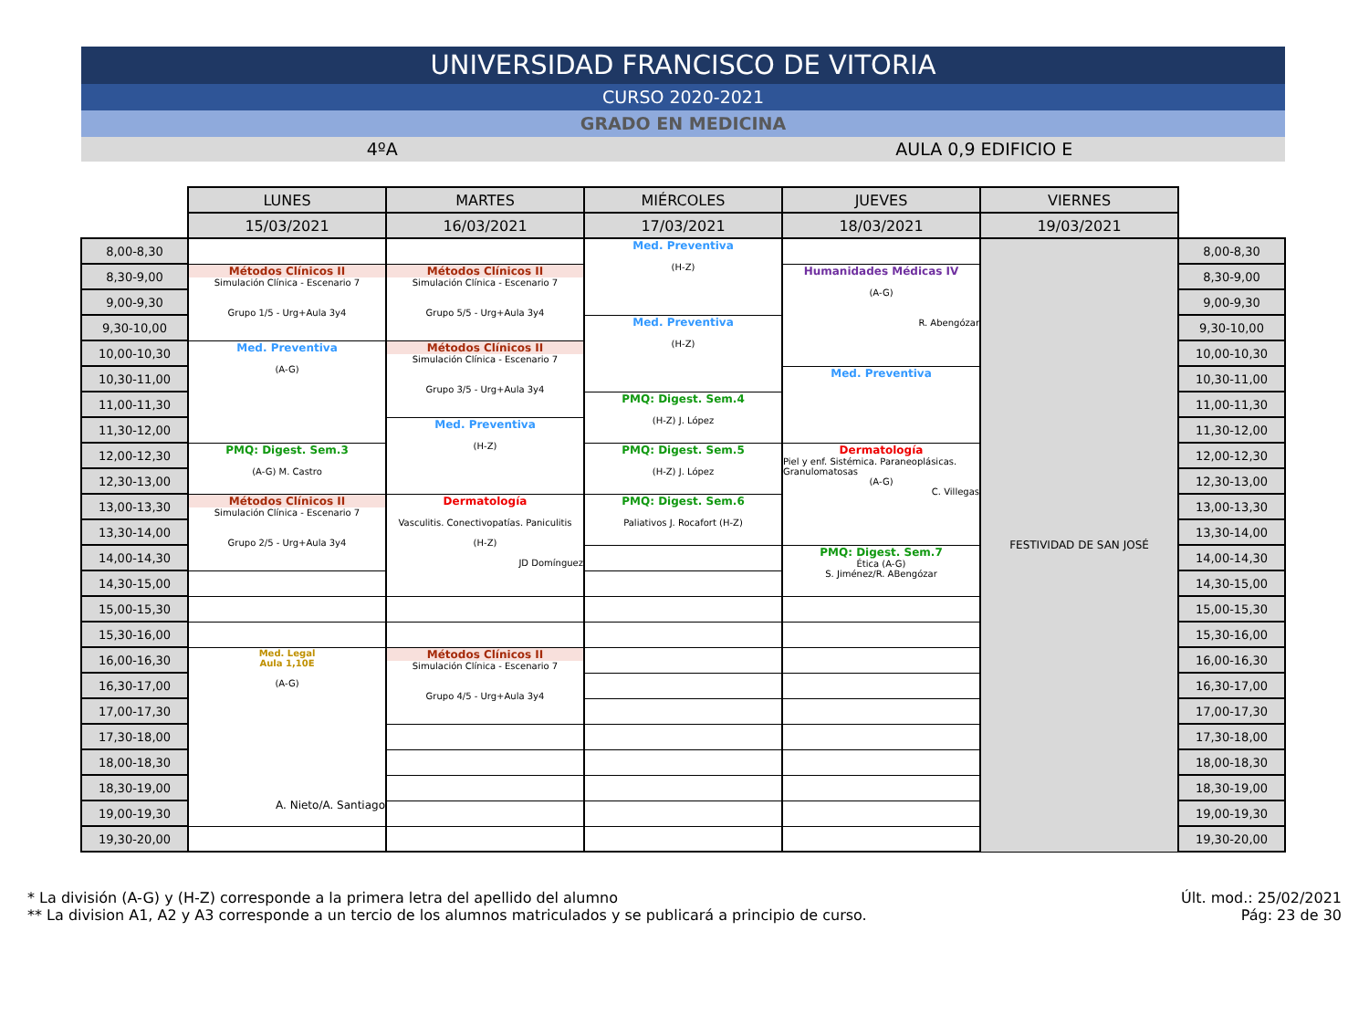UNIVERSIDAD FRANCISCO DE VITORIA
CURSO 2020-2021
GRADO EN MEDICINA
4ºA AULA 0,9 EDIFICIO E
| | LUNES | MARTES | MIÉRCOLES | JUEVES | VIERNES | |
| --- | --- | --- | --- | --- | --- | --- |
| | 15/03/2021 | 16/03/2021 | 17/03/2021 | 18/03/2021 | 19/03/2021 | |
| 8,00-8,30 | | | Med. Preventiva (H-Z) | | FESTIVIDAD DE SAN JOSÉ | 8,00-8,30 |
| 8,30-9,00 | Métodos Clínicos II Simulación Clínica - Escenario 7 Grupo 1/5 - Urg+Aula 3y4 | Métodos Clínicos II Simulación Clínica - Escenario 7 Grupo 5/5 - Urg+Aula 3y4 | | Humanidades Médicas IV (A-G) R. Abengózar | | 8,30-9,00 |
| 9,00-9,30 | | | | | | 9,00-9,30 |
| 9,30-10,00 | | | Med. Preventiva (H-Z) | | | 9,30-10,00 |
| 10,00-10,30 | Med. Preventiva (A-G) | Métodos Clínicos II Simulación Clínica - Escenario 7 Grupo 3/5 - Urg+Aula 3y4 | | | | 10,00-10,30 |
| 10,30-11,00 | | | | Med. Preventiva | | 10,30-11,00 |
| 11,00-11,30 | | | PMQ: Digest. Sem.4 (H-Z) J. López | | | 11,00-11,30 |
| 11,30-12,00 | | Med. Preventiva (H-Z) | | | | 11,30-12,00 |
| 12,00-12,30 | PMQ: Digest. Sem.3 (A-G) M. Castro | | PMQ: Digest. Sem.5 (H-Z) J. López | Dermatología Piel y enf. Sistémica. Paraneoplásicas. Granulomatosas (A-G) C. Villegas | | 12,00-12,30 |
| 12,30-13,00 | | | | | | 12,30-13,00 |
| 13,00-13,30 | Métodos Clínicos II Simulación Clínica - Escenario 7 Grupo 2/5 - Urg+Aula 3y4 | Dermatología Vasculitis. Conectivopatías. Paniculitis (H-Z) JD Domínguez | PMQ: Digest. Sem.6 Paliativos J. Rocafort (H-Z) | | | 13,00-13,30 |
| 13,30-14,00 | | | | | | 13,30-14,00 |
| 14,00-14,30 | | | | PMQ: Digest. Sem.7 Ética (A-G) S. Jiménez/R. ABengózar | | 14,00-14,30 |
| 14,30-15,00 | | | | | | 14,30-15,00 |
| 15,00-15,30 | | | | | | 15,00-15,30 |
| 15,30-16,00 | | | | | | 15,30-16,00 |
| 16,00-16,30 | Med. Legal Aula 1,10E (A-G) A. Nieto/A. Santiago | Métodos Clínicos II Simulación Clínica - Escenario 7 Grupo 4/5 - Urg+Aula 3y4 | | | | 16,00-16,30 |
| 16,30-17,00 | | | | | | 16,30-17,00 |
| 17,00-17,30 | | | | | | 17,00-17,30 |
| 17,30-18,00 | | | | | | 17,30-18,00 |
| 18,00-18,30 | | | | | | 18,00-18,30 |
| 18,30-19,00 | | | | | | 18,30-19,00 |
| 19,00-19,30 | | | | | | 19,00-19,30 |
| 19,30-20,00 | | | | | | 19,30-20,00 |
* La división (A-G) y (H-Z) corresponde a la primera letra del apellido del alumno
** La division A1, A2 y A3 corresponde a un tercio de los alumnos matriculados y se publicará a principio de curso.
Últ. mod.: 25/02/2021
Pág: 23 de 30